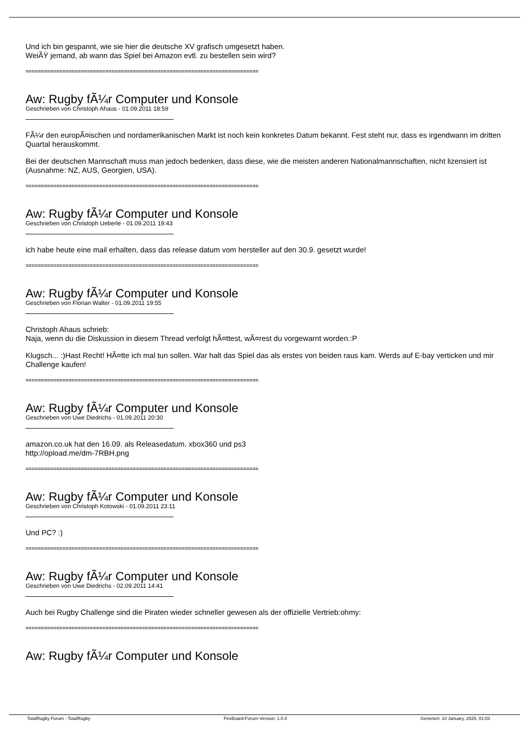Und ich bin gespannt, wie sie hier die deutsche XV grafisch umgesetzt haben.
WeiÃŸ jemand, ab wann das Spiel bei Amazon evtl. zu bestellen sein wird?
============================================================================
Aw: Rugby fÃ¼r Computer und Konsole
Geschrieben von Christoph Ahaus - 01.09.2011 18:59
FÃ¼r den europÃ¤ischen und nordamerikanischen Markt ist noch kein konkretes Datum bekannt. Fest steht nur, dass es irgendwann im dritten Quartal herauskommt.
Bei der deutschen Mannschaft muss man jedoch bedenken, dass diese, wie die meisten anderen Nationalmannschaften, nicht lizensiert ist (Ausnahme: NZ, AUS, Georgien, USA).
============================================================================
Aw: Rugby fÃ¼r Computer und Konsole
Geschrieben von Christoph Ueberle - 01.09.2011 19:43
ich habe heute eine mail erhalten, dass das release datum vom hersteller auf den 30.9. gesetzt wurde!
============================================================================
Aw: Rugby fÃ¼r Computer und Konsole
Geschrieben von Florian Walter - 01.09.2011 19:55
Christoph Ahaus schrieb:
Naja, wenn du die Diskussion in diesem Thread verfolgt hÃ¤ttest, wÃ¤rest du vorgewarnt worden.:P
Klugsch... :)Hast Recht! HÃ¤tte ich mal tun sollen. War halt das Spiel das als erstes von beiden raus kam. Werds auf E-bay verticken und mir Challenge kaufen!
============================================================================
Aw: Rugby fÃ¼r Computer und Konsole
Geschrieben von Uwe Diedrichs - 01.09.2011 20:30
amazon.co.uk hat den 16.09. als Releasedatum. xbox360 und ps3
http://opload.me/dm-7RBH.png
============================================================================
Aw: Rugby fÃ¼r Computer und Konsole
Geschrieben von Christoph Kotowski - 01.09.2011 23:11
Und PC? :)
============================================================================
Aw: Rugby fÃ¼r Computer und Konsole
Geschrieben von Uwe Diedrichs - 02.09.2011 14:41
Auch bei Rugby Challenge sind die Piraten wieder schneller gewesen als der offizielle Vertrieb:ohmy:
============================================================================
Aw: Rugby fÃ¼r Computer und Konsole
TotalRugby Forum - TotalRugby FireBoard-Forum-Version: 1.0.4 Generiert: 10 January, 2025, 01:03